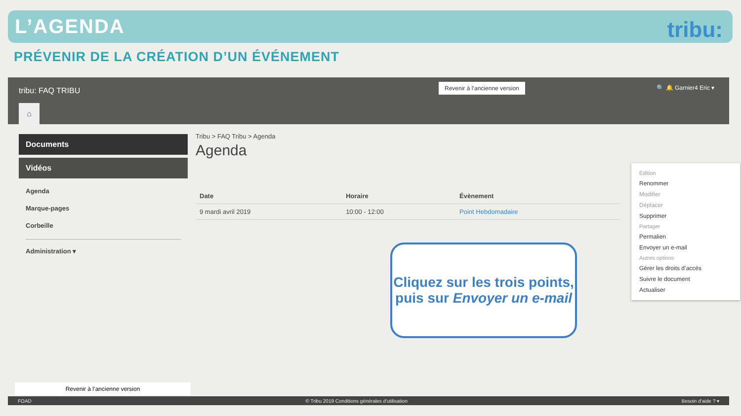L’AGENDA
tribu:
PRÉVENIR DE LA CRÉATION D’UN ÉVÉNEMENT
tribu: FAQ TRIBU
Revenir à l’ancienne version 🔍 🔔 Garnier4 Eric ▾
⌂
Documents
Vidéos
Agenda
Marque-pages
Corbeille
Administration ▾
Tribu > FAQ Tribu > Agenda
Agenda
| Date | Horaire | Évènement |
| --- | --- | --- |
| 9 mardi avril 2019 | 10:00 - 12:00 | Point Hebdomadaire |
Édition
Renommer
Modifier
Déplacer
Supprimer
Partager
Permalien
Envoyer un e-mail
Autres options
Gérer les droits d’accès
Suivre le document
Actualiser
Revenir à l’ancienne version
FOAD © Tribu 2019 Conditions générales d’utilisation Besoin d’aide ? ▾
Cliquez sur les trois points, puis sur Envoyer un e-mail